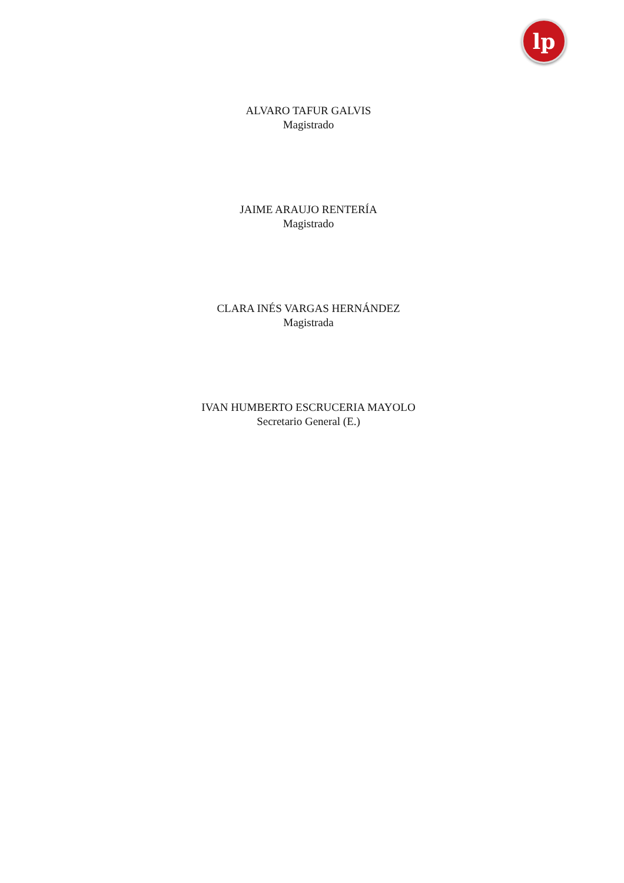lp
ALVARO TAFUR GALVIS
Magistrado
JAIME ARAUJO RENTERÍA
Magistrado
CLARA INÉS VARGAS HERNÁNDEZ
Magistrada
IVAN HUMBERTO ESCRUCERIA MAYOLO
Secretario General (E.)